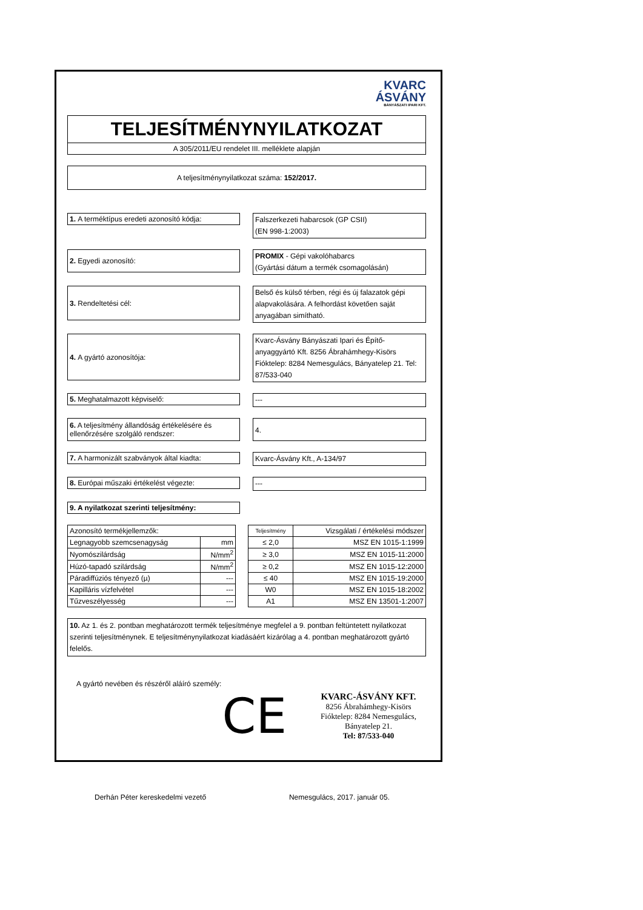KVARC
ÁSVÁNY
BÁNYÁSZATI IPARI KFT.
TELJESÍTMÉNYNYILATKOZAT
A 305/2011/EU rendelet III. melléklete alapján
A teljesítménynyilatkozat száma: 152/2017.
1. A terméktípus eredeti azonosító kódja:
Falszerkezeti habarcsok (GP CSII)
(EN 998-1:2003)
2. Egyedi azonosító:
PROMIX - Gépi vakolóhabarcs
(Gyártási dátum a termék csomagolásán)
3. Rendeltetési cél:
Belső és külső térben, régi és új falazatok gépi alapvakolására. A felhordást követően saját anyagában simítható.
4. A gyártó azonosítója:
Kvarc-Ásvány Bányászati Ipari és Építő-anyaggyártó Kft. 8256 Ábrahámhegy-Kisörs Fióktelep: 8284 Nemesgulács, Bányatelep 21. Tel: 87/533-040
5. Meghatalmazott képviselő:
---
6. A teljesítmény állandóság értékelésére és ellenőrzésére szolgáló rendszer:
4.
7. A harmonizált szabványok által kiadta:
Kvarc-Ásvány Kft., A-134/97
8. Európai műszaki értékelést végezte:
---
9. A nyilatkozat szerinti teljesítmény:
| Azonosító termékjellemzők: | | | Teljesítmény | Vizsgálati / értékelési módszer |
| Legnagyobb szemcsenagyság | mm | | ≤ 2,0 | MSZ EN 1015-1:1999 |
| Nyomószilárdság | N/mm<sup>2</sup> | | ≥ 3,0 | MSZ EN 1015-11:2000 |
| Húzó-tapadó szilárdság | N/mm<sup>2</sup> | | ≥ 0,2 | MSZ EN 1015-12:2000 |
| Páradiffúziós tényező (µ) | --- | | ≤ 40 | MSZ EN 1015-19:2000 |
| Kapilláris vízfelvétel | --- | | W0 | MSZ EN 1015-18:2002 |
| Tűzveszélyesség | --- | | A1 | MSZ EN 13501-1:2007 |
10. Az 1. és 2. pontban meghatározott termék teljesítménye megfelel a 9. pontban feltüntetett nyilatkozat szerinti teljesítménynek. E teljesítménynyilatkozat kiadásáért kizárólag a 4. pontban meghatározott gyártó felelős.
A gyártó nevében és részéről aláíró személy:
CE
KVARC-ÁSVÁNY KFT.
8256 Ábrahámhegy-Kisörs
Fióktelep: 8284 Nemesgulács,
Bányatelep 21.
Tel: 87/533-040
Derhán Péter kereskedelmi vezető Nemesgulács, 2017. január 05.